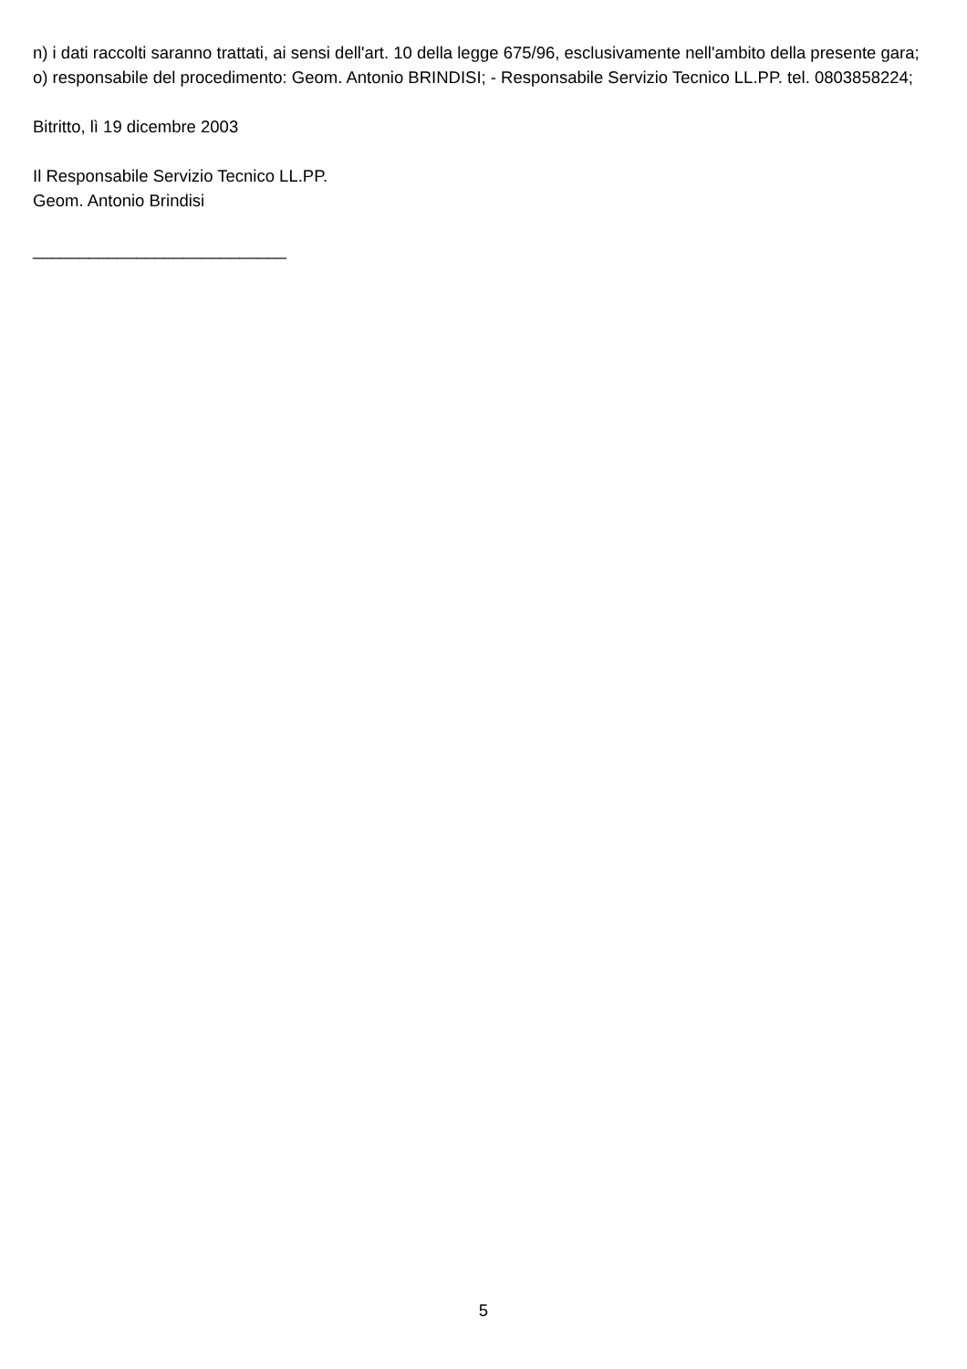n) i dati raccolti saranno trattati, ai sensi dell'art. 10 della legge 675/96, esclusivamente nell'ambito della presente gara;
o) responsabile del procedimento: Geom. Antonio BRINDISI; - Responsabile Servizio Tecnico LL.PP. tel. 0803858224;
Bitritto, lì 19 dicembre 2003
Il Responsabile Servizio Tecnico LL.PP.
Geom. Antonio Brindisi
___________________________
5